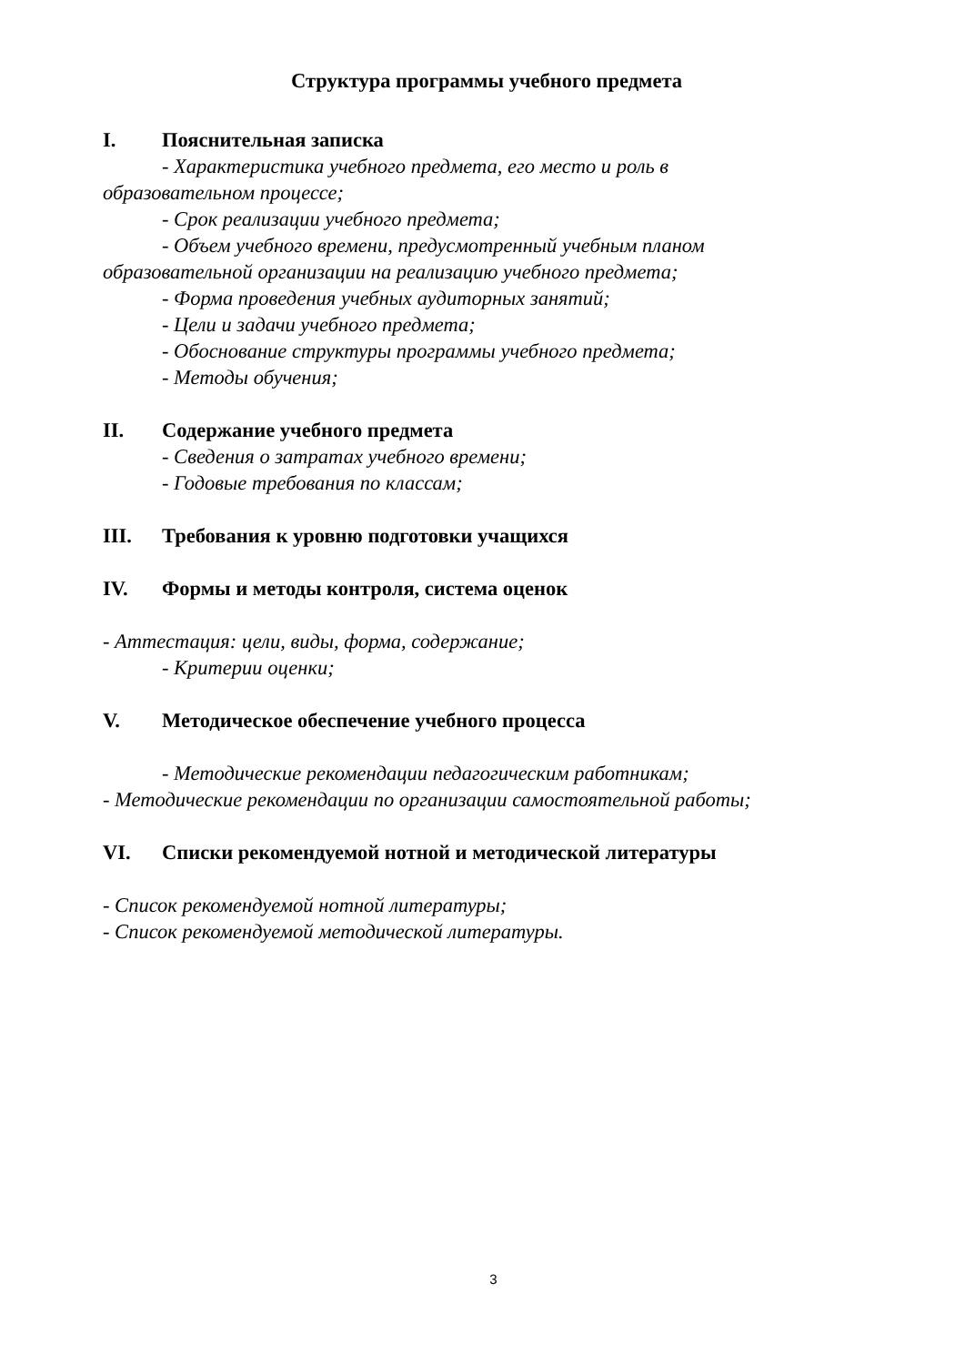Структура программы учебного предмета
I. Пояснительная записка
- Характеристика учебного предмета, его место и роль в
образовательном процессе;
- Срок реализации учебного предмета;
- Объем учебного времени, предусмотренный учебным планом
образовательной организации на реализацию учебного предмета;
- Форма проведения учебных аудиторных занятий;
- Цели и задачи учебного предмета;
- Обоснование структуры программы учебного предмета;
- Методы обучения;
II. Содержание учебного предмета
- Сведения о затратах учебного времени;
- Годовые требования по классам;
III. Требования к уровню подготовки учащихся
IV. Формы и методы контроля, система оценок
- Аттестация: цели, виды, форма, содержание;
- Критерии оценки;
V. Методическое обеспечение учебного процесса
- Методические рекомендации педагогическим работникам;
- Методические рекомендации по организации самостоятельной работы;
VI. Списки рекомендуемой нотной и методической литературы
- Список рекомендуемой нотной литературы;
- Список рекомендуемой методической литературы.
3